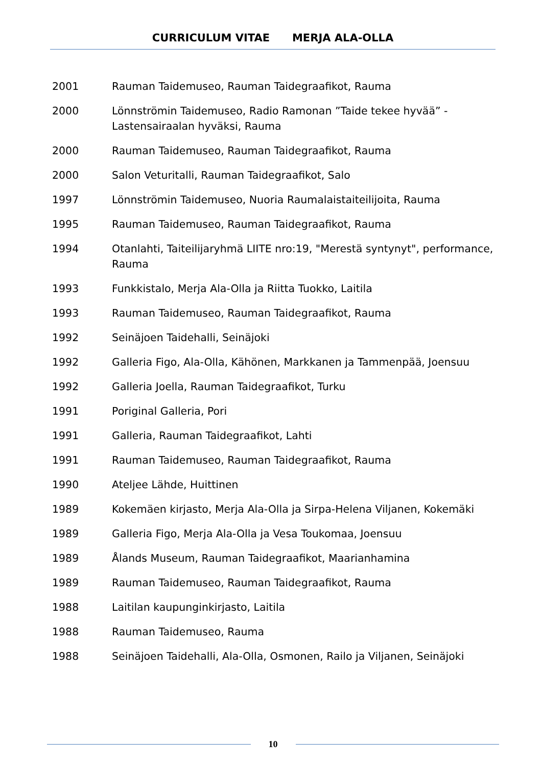CURRICULUM VITAE MERJA ALA-OLLA
2001 Rauman Taidemuseo, Rauman Taidegraafikot, Rauma
2000 Lönnströmin Taidemuseo, Radio Ramonan ”Taide tekee hyvää” - Lastensairaalan hyväksi, Rauma
2000 Rauman Taidemuseo, Rauman Taidegraafikot, Rauma
2000 Salon Veturitalli, Rauman Taidegraafikot, Salo
1997 Lönnströmin Taidemuseo, Nuoria Raumalaistaiteilijoita, Rauma
1995 Rauman Taidemuseo, Rauman Taidegraafikot, Rauma
1994 Otanlahti, Taiteilijaryhmä LIITE nro:19, "Merestä syntynyt", performance, Rauma
1993 Funkkistalo, Merja Ala-Olla ja Riitta Tuokko, Laitila
1993 Rauman Taidemuseo, Rauman Taidegraafikot, Rauma
1992 Seinäjoen Taidehalli, Seinäjoki
1992 Galleria Figo, Ala-Olla, Kähönen, Markkanen ja Tammenpää, Joensuu
1992 Galleria Joella, Rauman Taidegraafikot, Turku
1991 Poriginal Galleria, Pori
1991 Galleria, Rauman Taidegraafikot, Lahti
1991 Rauman Taidemuseo, Rauman Taidegraafikot, Rauma
1990 Ateljee Lähde, Huittinen
1989 Kokemäen kirjasto, Merja Ala-Olla ja Sirpa-Helena Viljanen, Kokemäki
1989 Galleria Figo, Merja Ala-Olla ja Vesa Toukomaa, Joensuu
1989 Ålands Museum, Rauman Taidegraafikot, Maarianhamina
1989 Rauman Taidemuseo, Rauman Taidegraafikot, Rauma
1988 Laitilan kaupunginkirjasto, Laitila
1988 Rauman Taidemuseo, Rauma
1988 Seinäjoen Taidehalli, Ala-Olla, Osmonen, Railo ja Viljanen, Seinäjoki
10